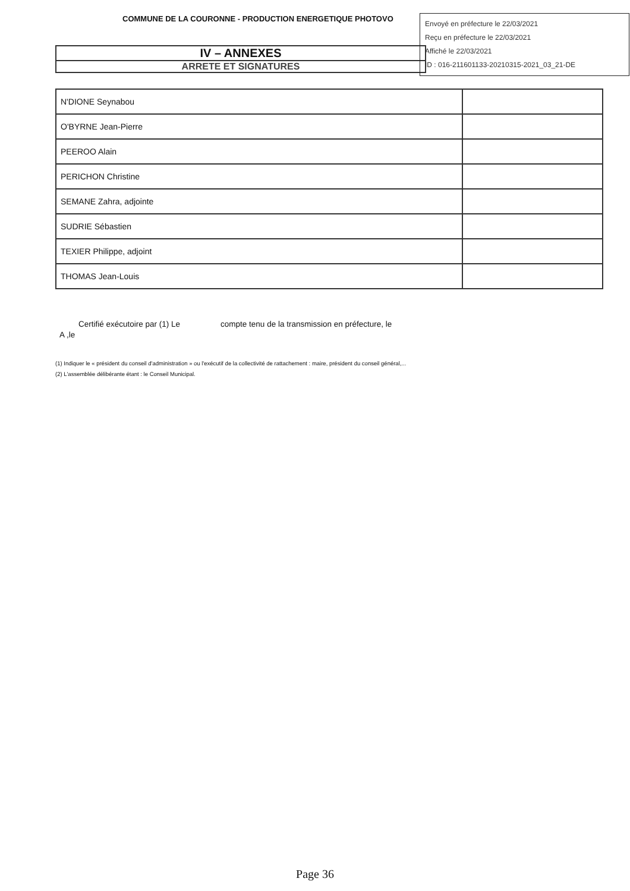COMMUNE DE LA COURONNE - PRODUCTION ENERGETIQUE PHOTOVO
Envoyé en préfecture le 22/03/2021
Reçu en préfecture le 22/03/2021
Affiché le 22/03/2021
ID : 016-211601133-20210315-2021_03_21-DE
IV – ANNEXES
ARRETE ET SIGNATURES
| N'DIONE Seynabou | |
| O'BYRNE Jean-Pierre | |
| PEEROO Alain | |
| PERICHON Christine | |
| SEMANE Zahra, adjointe | |
| SUDRIE Sébastien | |
| TEXIER Philippe, adjoint | |
| THOMAS Jean-Louis | |
Certifié exécutoire par (1) Le compte tenu de la transmission en préfecture, le
A ,le
(1) Indiquer le « président du conseil d'administration » ou l'exécutif de la collectivité de rattachement : maire, président du conseil général,...
(2) L'assemblée délibérante étant : le Conseil Municipal.
Page 36